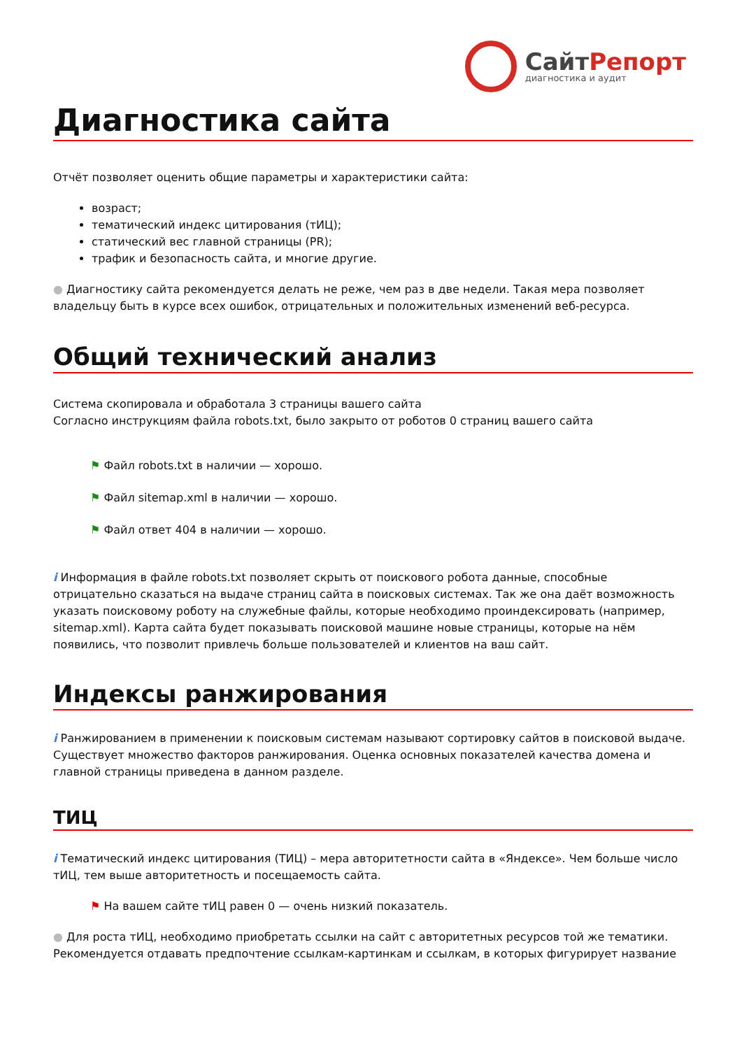СайтРепорт
диагностика и аудит
Диагностика сайта
Отчёт позволяет оценить общие параметры и характеристики сайта:
возраст;
тематический индекс цитирования (тИЦ);
статический вес главной страницы (PR);
трафик и безопасность сайта, и многие другие.
● Диагностику сайта рекомендуется делать не реже, чем раз в две недели. Такая мера позволяет владельцу быть в курсе всех ошибок, отрицательных и положительных изменений веб-ресурса.
Общий технический анализ
Система скопировала и обработала 3 страницы вашего сайта
Согласно инструкциям файла robots.txt, было закрыто от роботов 0 страниц вашего сайта
⚑ Файл robots.txt в наличии — хорошо.
⚑ Файл sitemap.xml в наличии — хорошо.
⚑ Файл ответ 404 в наличии — хорошо.
i Информация в файле robots.txt позволяет скрыть от поискового робота данные, способные отрицательно сказаться на выдаче страниц сайта в поисковых системах. Так же она даёт возможность указать поисковому роботу на служебные файлы, которые необходимо проиндексировать (например, sitemap.xml). Карта сайта будет показывать поисковой машине новые страницы, которые на нём появились, что позволит привлечь больше пользователей и клиентов на ваш сайт.
Индексы ранжирования
i Ранжированием в применении к поисковым системам называют сортировку сайтов в поисковой выдаче. Существует множество факторов ранжирования. Оценка основных показателей качества домена и главной страницы приведена в данном разделе.
ТИЦ
i Тематический индекс цитирования (ТИЦ) – мера авторитетности сайта в «Яндексе». Чем больше число тИЦ, тем выше авторитетность и посещаемость сайта.
⚑ На вашем сайте тИЦ равен 0 — очень низкий показатель.
● Для роста тИЦ, необходимо приобретать ссылки на сайт с авторитетных ресурсов той же тематики. Рекомендуется отдавать предпочтение ссылкам-картинкам и ссылкам, в которых фигурирует название